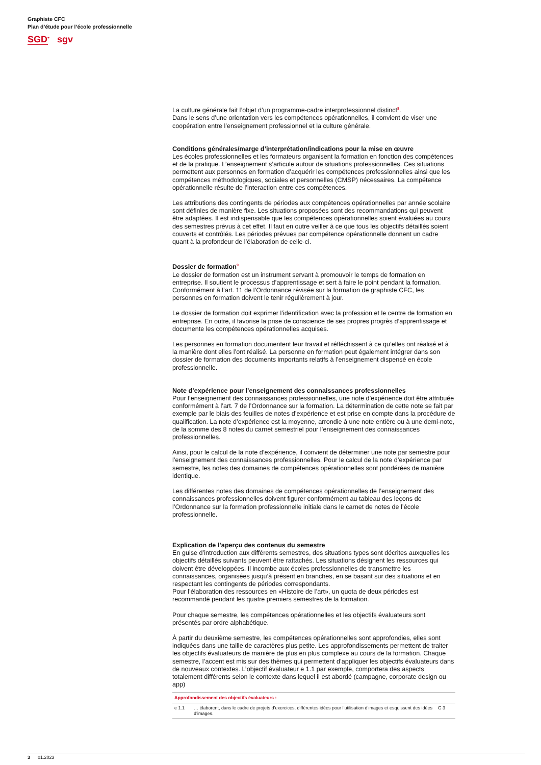Graphiste CFC
Plan d’étude pour l’école professionnelle
SGD<sup>+</sup> sgv
La culture générale fait l’objet d’un programme-cadre interprofessionnel distinct<sup>8</sup>.
Dans le sens d’une orientation vers les compétences opérationnelles, il convient de viser une coopération entre l’enseignement professionnel et la culture générale.
Conditions générales/marge d’interprétation/indications pour la mise en œuvre
Les écoles professionnelles et les formateurs organisent la formation en fonction des compétences et de la pratique. L’enseignement s’articule autour de situations professionnelles. Ces situations permettent aux personnes en formation d’acquérir les compétences professionnelles ainsi que les compétences méthodologiques, sociales et personnelles (CMSP) nécessaires. La compétence opérationnelle résulte de l’interaction entre ces compétences.
Les attributions des contingents de périodes aux compétences opérationnelles par année scolaire sont définies de manière fixe. Les situations proposées sont des recommandations qui peuvent être adaptées. Il est indispensable que les compétences opérationnelles soient évaluées au cours des semestres prévus à cet effet. Il faut en outre veiller à ce que tous les objectifs détaillés soient couverts et contrôlés. Les périodes prévues par compétence opérationnelle donnent un cadre quant à la profondeur de l’élaboration de celle-ci.
Dossier de formation<sup>9</sup>
Le dossier de formation est un instrument servant à promouvoir le temps de formation en entreprise. Il soutient le processus d’apprentissage et sert à faire le point pendant la formation. Conformément à l’art. 11 de l’Ordonnance révisée sur la formation de graphiste CFC, les personnes en formation doivent le tenir régulièrement à jour.
Le dossier de formation doit exprimer l’identification avec la profession et le centre de formation en entreprise. En outre, il favorise la prise de conscience de ses propres progrès d’apprentissage et documente les compétences opérationnelles acquises.
Les personnes en formation documentent leur travail et réfléchissent à ce qu’elles ont réalisé et à la manière dont elles l’ont réalisé. La personne en formation peut également intégrer dans son dossier de formation des documents importants relatifs à l’enseignement dispensé en école professionnelle.
Note d’expérience pour l’enseignement des connaissances professionnelles
Pour l’enseignement des connaissances professionnelles, une note d’expérience doit être attribuée conformément à l’art. 7 de l’Ordonnance sur la formation. La détermination de cette note se fait par exemple par le biais des feuilles de notes d’expérience et est prise en compte dans la procédure de qualification. La note d’expérience est la moyenne, arrondie à une note entière ou à une demi-note, de la somme des 8 notes du carnet semestriel pour l’enseignement des connaissances professionnelles.
Ainsi, pour le calcul de la note d’expérience, il convient de déterminer une note par semestre pour l’enseignement des connaissances professionnelles. Pour le calcul de la note d’expérience par semestre, les notes des domaines de compétences opérationnelles sont pondérées de manière identique.
Les différentes notes des domaines de compétences opérationnelles de l’enseignement des connaissances professionnelles doivent figurer conformément au tableau des leçons de l’Ordonnance sur la formation professionnelle initiale dans le carnet de notes de l’école professionnelle.
Explication de l’aperçu des contenus du semestre
En guise d’introduction aux différents semestres, des situations types sont décrites auxquelles les objectifs détaillés suivants peuvent être rattachés. Les situations désignent les ressources qui doivent être développées. Il incombe aux écoles professionnelles de transmettre les connaissances, organisées jusqu’à présent en branches, en se basant sur des situations et en respectant les contingents de périodes correspondants.
Pour l’élaboration des ressources en «Histoire de l’art», un quota de deux périodes est recommandé pendant les quatre premiers semestres de la formation.
Pour chaque semestre, les compétences opérationnelles et les objectifs évaluateurs sont présentés par ordre alphabétique.
À partir du deuxième semestre, les compétences opérationnelles sont approfondies, elles sont indiquées dans une taille de caractères plus petite. Les approfondissements permettent de traiter les objectifs évaluateurs de manière de plus en plus complexe au cours de la formation. Chaque semestre, l’accent est mis sur des thèmes qui permettent d’appliquer les objectifs évaluateurs dans de nouveaux contextes. L’objectif évaluateur e 1.1 par exemple, comportera des aspects totalement différents selon le contexte dans lequel il est abordé (campagne, corporate design ou app)
| Approfondissement des objectifs évaluateurs : | | |
| --- | --- | --- |
| e 1.1 | … élaborent, dans le cadre de projets d’exercices, différentes idées pour l’utilisation d’images et esquissent des idées d’images. | C 3 |
3 01.2023